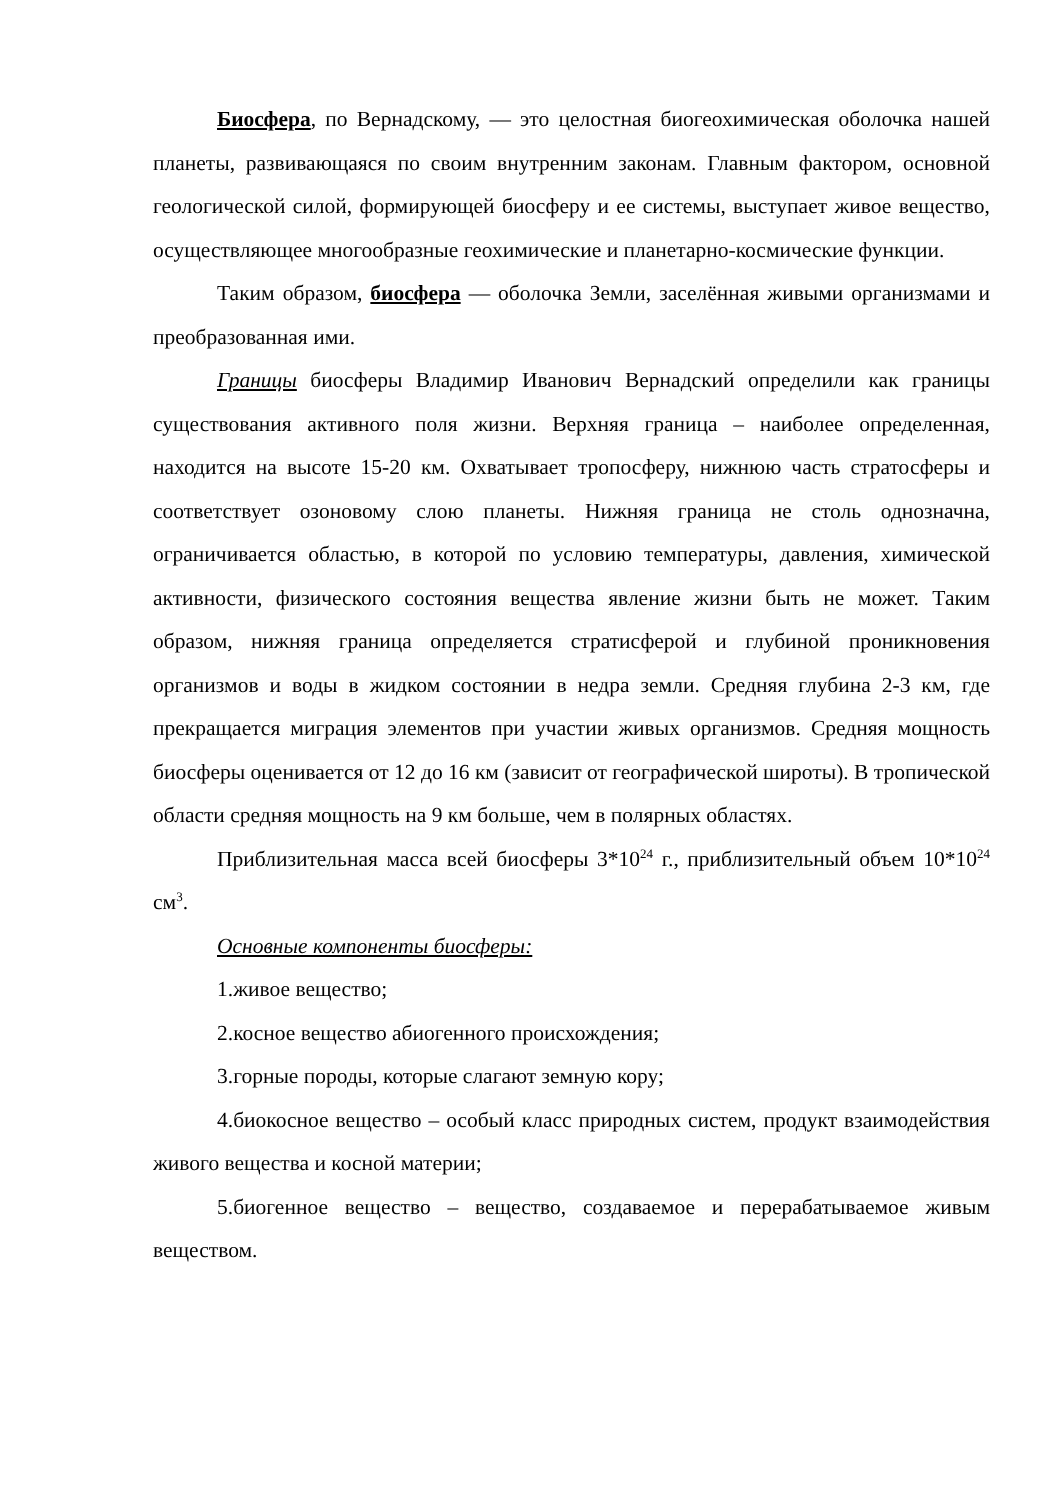Биосфера, по Вернадскому, — это целостная биогеохимическая оболочка нашей планеты, развивающаяся по своим внутренним законам. Главным фактором, основной геологической силой, формирующей биосферу и ее системы, выступает живое вещество, осуществляющее многообразные геохимические и планетарно-космические функции.
Таким образом, биосфера — оболочка Земли, заселённая живыми организмами и преобразованная ими.
Границы биосферы Владимир Иванович Вернадский определили как границы существования активного поля жизни. Верхняя граница – наиболее определенная, находится на высоте 15-20 км. Охватывает тропосферу, нижнюю часть стратосферы и соответствует озоновому слою планеты. Нижняя граница не столь однозначна, ограничивается областью, в которой по условию температуры, давления, химической активности, физического состояния вещества явление жизни быть не может. Таким образом, нижняя граница определяется стратисферой и глубиной проникновения организмов и воды в жидком состоянии в недра земли. Средняя глубина 2-3 км, где прекращается миграция элементов при участии живых организмов. Средняя мощность биосферы оценивается от 12 до 16 км (зависит от географической широты). В тропической области средняя мощность на 9 км больше, чем в полярных областях.
Приблизительная масса всей биосферы 3*10<sup>24</sup> г., приблизительный объем 10*10<sup>24</sup> см<sup>3</sup>.
Основные компоненты биосферы:
1.живое вещество;
2.косное вещество абиогенного происхождения;
3.горные породы, которые слагают земную кору;
4.биокосное вещество – особый класс природных систем, продукт взаимодействия живого вещества и косной материи;
5.биогенное вещество – вещество, создаваемое и перерабатываемое живым веществом.